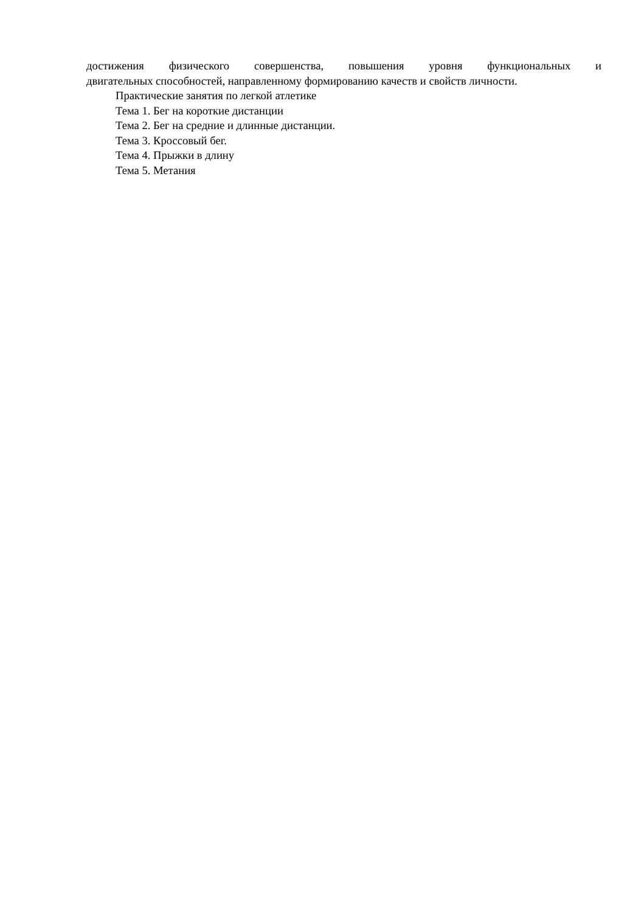достижения физического совершенства, повышения уровня функциональных и двигательных способностей, направленному формированию качеств и свойств личности.
Практические занятия по легкой атлетике
Тема 1. Бег на короткие дистанции
Тема 2. Бег на средние и длинные дистанции.
Тема 3. Кроссовый бег.
Тема 4. Прыжки в длину
Тема 5. Метания